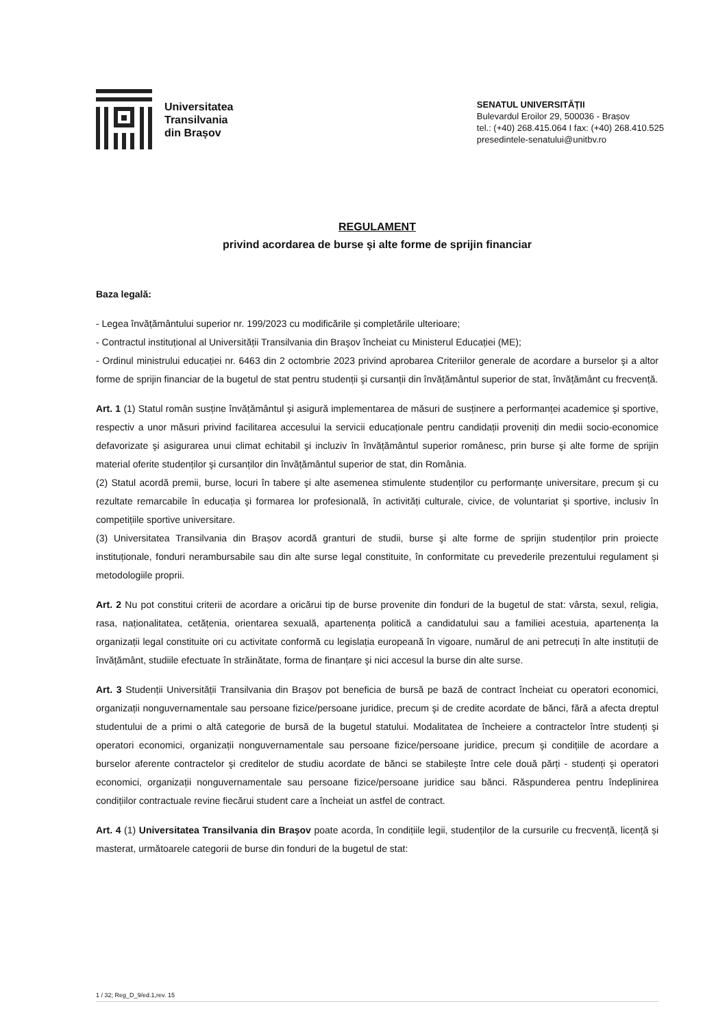Universitatea
Transilvania
din Brașov
SENATUL UNIVERSITĂȚII
Bulevardul Eroilor 29, 500036 - Brașov
tel.: (+40) 268.415.064 I fax: (+40) 268.410.525
presedintele-senatului@unitbv.ro
REGULAMENT
privind acordarea de burse şi alte forme de sprijin financiar
Baza legală:
- Legea învățământului superior nr. 199/2023 cu modificările și completările ulterioare;
- Contractul instituțional al Universității Transilvania din Braşov încheiat cu Ministerul Educației (ME);
- Ordinul ministrului educației nr. 6463 din 2 octombrie 2023 privind aprobarea Criteriilor generale de acordare a burselor şi a altor forme de sprijin financiar de la bugetul de stat pentru studenții şi cursanții din învățământul superior de stat, învățământ cu frecvență.
Art. 1 (1) Statul român susține învățământul şi asigură implementarea de măsuri de susținere a performanței academice şi sportive, respectiv a unor măsuri privind facilitarea accesului la servicii educaționale pentru candidații proveniți din medii socio-economice defavorizate şi asigurarea unui climat echitabil şi incluziv în învățământul superior românesc, prin burse şi alte forme de sprijin material oferite studenților şi cursanților din învățământul superior de stat, din România.
(2) Statul acordă premii, burse, locuri în tabere şi alte asemenea stimulente studenților cu performanțe universitare, precum şi cu rezultate remarcabile în educația şi formarea lor profesională, în activități culturale, civice, de voluntariat şi sportive, inclusiv în competițiile sportive universitare.
(3) Universitatea Transilvania din Brașov acordă granturi de studii, burse şi alte forme de sprijin studenților prin proiecte instituționale, fonduri nerambursabile sau din alte surse legal constituite, în conformitate cu prevederile prezentului regulament și metodologiile proprii.
Art. 2 Nu pot constitui criterii de acordare a oricărui tip de burse provenite din fonduri de la bugetul de stat: vârsta, sexul, religia, rasa, naționalitatea, cetățenia, orientarea sexuală, apartenența politică a candidatului sau a familiei acestuia, apartenența la organizații legal constituite ori cu activitate conformă cu legislația europeană în vigoare, numărul de ani petrecuți în alte instituții de învățământ, studiile efectuate în străinătate, forma de finanțare şi nici accesul la burse din alte surse.
Art. 3 Studenții Universității Transilvania din Braşov pot beneficia de bursă pe bază de contract încheiat cu operatori economici, organizații nonguvernamentale sau persoane fizice/persoane juridice, precum şi de credite acordate de bănci, fără a afecta dreptul studentului de a primi o altă categorie de bursă de la bugetul statului. Modalitatea de încheiere a contractelor între studenți şi operatori economici, organizații nonguvernamentale sau persoane fizice/persoane juridice, precum şi condițiile de acordare a burselor aferente contractelor şi creditelor de studiu acordate de bănci se stabilește între cele două părți - studenți şi operatori economici, organizații nonguvernamentale sau persoane fizice/persoane juridice sau bănci. Răspunderea pentru îndeplinirea condițiilor contractuale revine fiecărui student care a încheiat un astfel de contract.
Art. 4 (1) Universitatea Transilvania din Braşov poate acorda, în condițiile legii, studenților de la cursurile cu frecvență, licență și masterat, următoarele categorii de burse din fonduri de la bugetul de stat:
1 / 32; Reg_D_9/ed.1,rev. 15